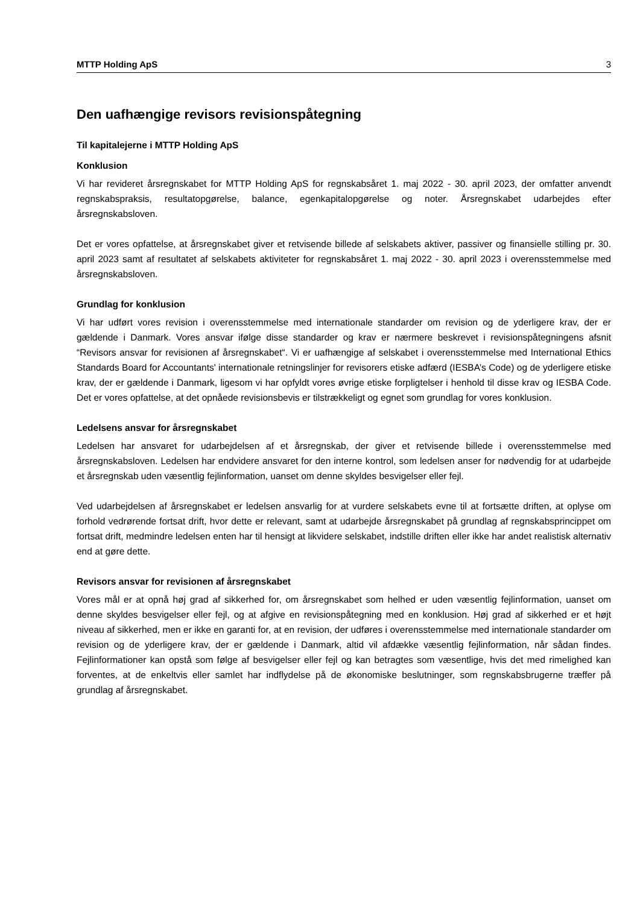MTTP Holding ApS 3
Den uafhængige revisors revisionspåtegning
Til kapitalejerne i MTTP Holding ApS
Konklusion
Vi har revideret årsregnskabet for MTTP Holding ApS for regnskabsåret 1. maj 2022 - 30. april 2023, der omfatter anvendt regnskabspraksis, resultatopgørelse, balance, egenkapitalopgørelse og noter. Årsregnskabet udarbejdes efter årsregnskabsloven.
Det er vores opfattelse, at årsregnskabet giver et retvisende billede af selskabets aktiver, passiver og finansielle stilling pr. 30. april 2023 samt af resultatet af selskabets aktiviteter for regnskabsåret 1. maj 2022 - 30. april 2023 i overensstemmelse med årsregnskabsloven.
Grundlag for konklusion
Vi har udført vores revision i overensstemmelse med internationale standarder om revision og de yderligere krav, der er gældende i Danmark. Vores ansvar ifølge disse standarder og krav er nærmere beskrevet i revisionspåtegningens afsnit “Revisors ansvar for revisionen af årsregnskabet“. Vi er uafhængige af selskabet i overensstemmelse med International Ethics Standards Board for Accountants' internationale retningslinjer for revisorers etiske adfærd (IESBA’s Code) og de yderligere etiske krav, der er gældende i Danmark, ligesom vi har opfyldt vores øvrige etiske forpligtelser i henhold til disse krav og IESBA Code. Det er vores opfattelse, at det opnåede revisionsbevis er tilstrækkeligt og egnet som grundlag for vores konklusion.
Ledelsens ansvar for årsregnskabet
Ledelsen har ansvaret for udarbejdelsen af et årsregnskab, der giver et retvisende billede i overensstemmelse med årsregnskabsloven. Ledelsen har endvidere ansvaret for den interne kontrol, som ledelsen anser for nødvendig for at udarbejde et årsregnskab uden væsentlig fejlinformation, uanset om denne skyldes besvigelser eller fejl.
Ved udarbejdelsen af årsregnskabet er ledelsen ansvarlig for at vurdere selskabets evne til at fortsætte driften, at oplyse om forhold vedrørende fortsat drift, hvor dette er relevant, samt at udarbejde årsregnskabet på grundlag af regnskabsprincippet om fortsat drift, medmindre ledelsen enten har til hensigt at likvidere selskabet, indstille driften eller ikke har andet realistisk alternativ end at gøre dette.
Revisors ansvar for revisionen af årsregnskabet
Vores mål er at opnå høj grad af sikkerhed for, om årsregnskabet som helhed er uden væsentlig fejlinformation, uanset om denne skyldes besvigelser eller fejl, og at afgive en revisionspåtegning med en konklusion. Høj grad af sikkerhed er et højt niveau af sikkerhed, men er ikke en garanti for, at en revision, der udføres i overensstemmelse med internationale standarder om revision og de yderligere krav, der er gældende i Danmark, altid vil afdække væsentlig fejlinformation, når sådan findes. Fejlinformationer kan opstå som følge af besvigelser eller fejl og kan betragtes som væsentlige, hvis det med rimelighed kan forventes, at de enkeltvis eller samlet har indflydelse på de økonomiske beslutninger, som regnskabsbrugerne træffer på grundlag af årsregnskabet.